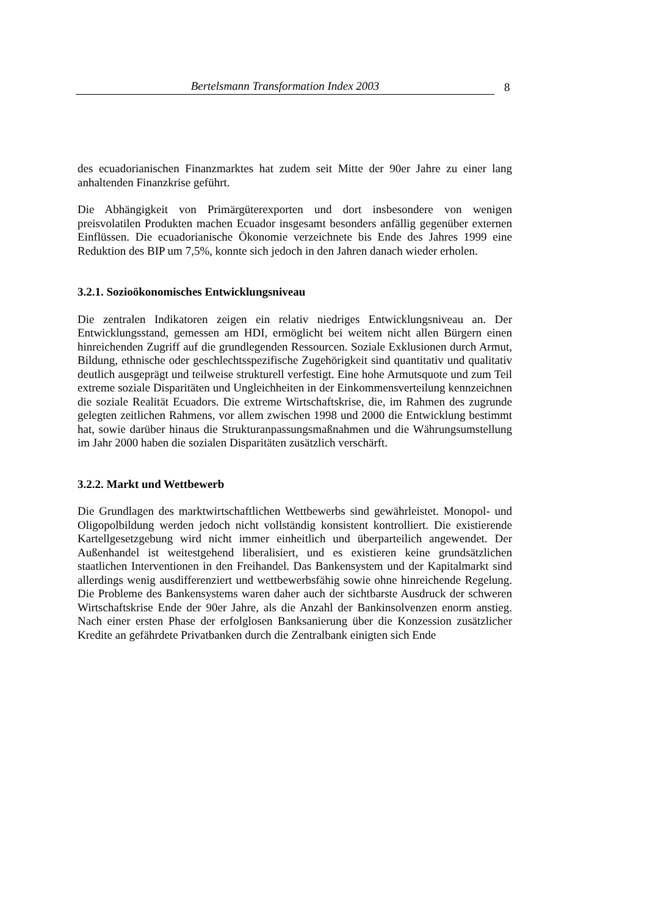Bertelsmann Transformation Index 2003
8
des ecuadorianischen Finanzmarktes hat zudem seit Mitte der 90er Jahre zu einer lang anhaltenden Finanzkrise geführt.
Die Abhängigkeit von Primärgüterexporten und dort insbesondere von wenigen preisvolatilen Produkten machen Ecuador insgesamt besonders anfällig gegenüber externen Einflüssen. Die ecuadorianische Ökonomie verzeichnete bis Ende des Jahres 1999 eine Reduktion des BIP um 7,5%, konnte sich jedoch in den Jahren danach wieder erholen.
3.2.1. Sozioökonomisches Entwicklungsniveau
Die zentralen Indikatoren zeigen ein relativ niedriges Entwicklungsniveau an. Der Entwicklungsstand, gemessen am HDI, ermöglicht bei weitem nicht allen Bürgern einen hinreichenden Zugriff auf die grundlegenden Ressourcen. Soziale Exklusionen durch Armut, Bildung, ethnische oder geschlechtsspezifische Zugehörigkeit sind quantitativ und qualitativ deutlich ausgeprägt und teilweise strukturell verfestigt. Eine hohe Armutsquote und zum Teil extreme soziale Disparitäten und Ungleichheiten in der Einkommensverteilung kennzeichnen die soziale Realität Ecuadors. Die extreme Wirtschaftskrise, die, im Rahmen des zugrunde gelegten zeitlichen Rahmens, vor allem zwischen 1998 und 2000 die Entwicklung bestimmt hat, sowie darüber hinaus die Strukturanpassungsmaßnahmen und die Währungsumstellung im Jahr 2000 haben die sozialen Disparitäten zusätzlich verschärft.
3.2.2. Markt und Wettbewerb
Die Grundlagen des marktwirtschaftlichen Wettbewerbs sind gewährleistet. Monopol- und Oligopolbildung werden jedoch nicht vollständig konsistent kontrolliert. Die existierende Kartellgesetzgebung wird nicht immer einheitlich und überparteilich angewendet. Der Außenhandel ist weitestgehend liberalisiert, und es existieren keine grundsätzlichen staatlichen Interventionen in den Freihandel. Das Bankensystem und der Kapitalmarkt sind allerdings wenig ausdifferenziert und wettbewerbsfähig sowie ohne hinreichende Regelung. Die Probleme des Bankensystems waren daher auch der sichtbarste Ausdruck der schweren Wirtschaftskrise Ende der 90er Jahre, als die Anzahl der Bankinsolvenzen enorm anstieg. Nach einer ersten Phase der erfolglosen Banksanierung über die Konzession zusätzlicher Kredite an gefährdete Privatbanken durch die Zentralbank einigten sich Ende